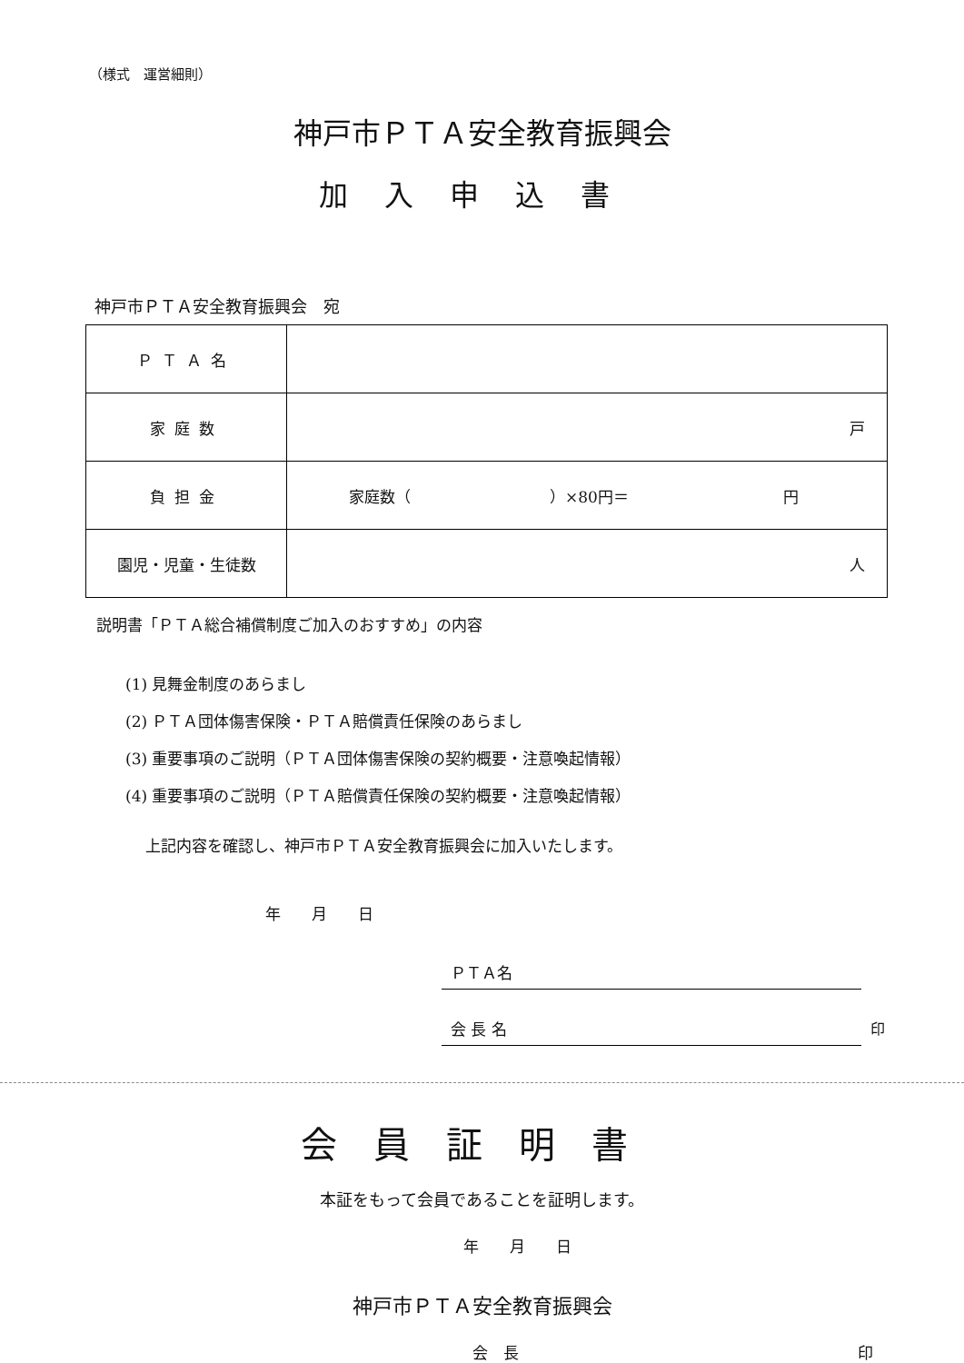（様式　運営細則）
神戸市ＰＴＡ安全教育振興会
加入申込書
神戸市ＰＴＡ安全教育振興会　宛
| ＰＴＡ名 | |
| 家庭数 | 戸 |
| 負担金 | 家庭数（ ）×80円＝ 円 |
| 園児・児童・生徒数 | 人 |
説明書「ＰＴＡ総合補償制度ご加入のおすすめ」の内容
(1) 見舞金制度のあらまし
(2) ＰＴＡ団体傷害保険・ＰＴＡ賠償責任保険のあらまし
(3) 重要事項のご説明（ＰＴＡ団体傷害保険の契約概要・注意喚起情報）
(4) 重要事項のご説明（ＰＴＡ賠償責任保険の契約概要・注意喚起情報）
上記内容を確認し、神戸市ＰＴＡ安全教育振興会に加入いたします。
年　　月　　日
ＰＴＡ名
会 長 名 印
会員証明書
本証をもって会員であることを証明します。
年　　月　　日
神戸市ＰＴＡ安全教育振興会
会　長 印